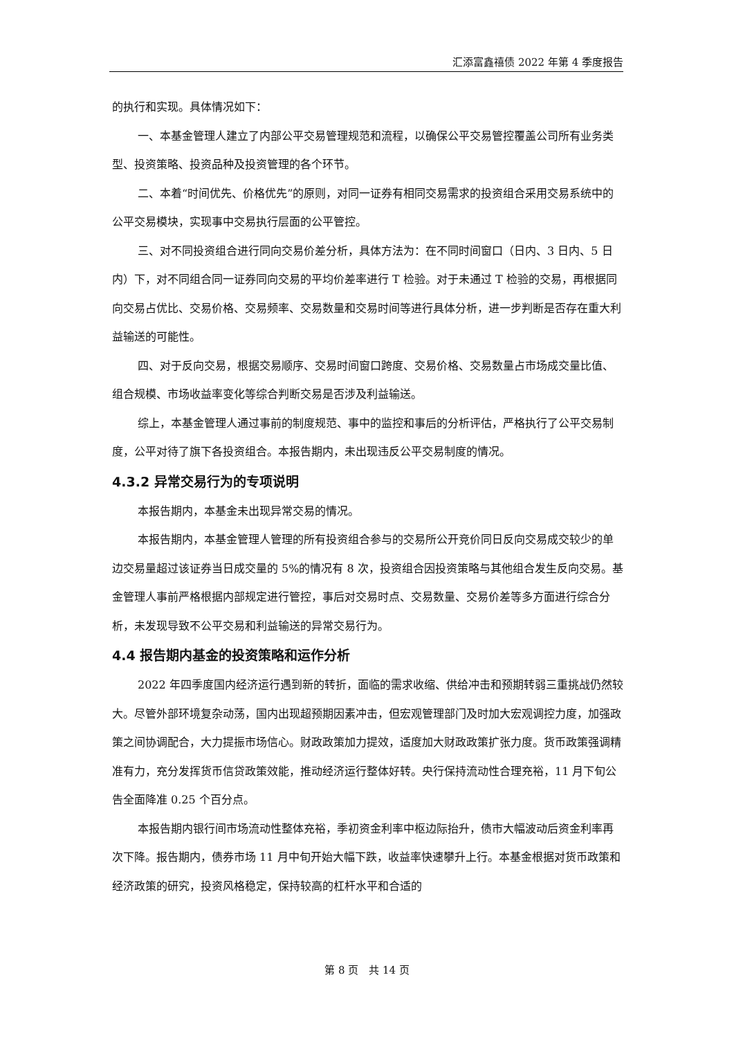汇添富鑫禧债 2022 年第 4 季度报告
的执行和实现。具体情况如下：
一、本基金管理人建立了内部公平交易管理规范和流程，以确保公平交易管控覆盖公司所有业务类型、投资策略、投资品种及投资管理的各个环节。
二、本着“时间优先、价格优先”的原则，对同一证券有相同交易需求的投资组合采用交易系统中的公平交易模块，实现事中交易执行层面的公平管控。
三、对不同投资组合进行同向交易价差分析，具体方法为：在不同时间窗口（日内、3 日内、5 日内）下，对不同组合同一证券同向交易的平均价差率进行 T 检验。对于未通过 T 检验的交易，再根据同向交易占优比、交易价格、交易频率、交易数量和交易时间等进行具体分析，进一步判断是否存在重大利益输送的可能性。
四、对于反向交易，根据交易顺序、交易时间窗口跨度、交易价格、交易数量占市场成交量比值、组合规模、市场收益率变化等综合判断交易是否涉及利益输送。
综上，本基金管理人通过事前的制度规范、事中的监控和事后的分析评估，严格执行了公平交易制度，公平对待了旗下各投资组合。本报告期内，未出现违反公平交易制度的情况。
4.3.2 异常交易行为的专项说明
本报告期内，本基金未出现异常交易的情况。
本报告期内，本基金管理人管理的所有投资组合参与的交易所公开竞价同日反向交易成交较少的单边交易量超过该证券当日成交量的 5%的情况有 8 次，投资组合因投资策略与其他组合发生反向交易。基金管理人事前严格根据内部规定进行管控，事后对交易时点、交易数量、交易价差等多方面进行综合分析，未发现导致不公平交易和利益输送的异常交易行为。
4.4 报告期内基金的投资策略和运作分析
2022 年四季度国内经济运行遇到新的转折，面临的需求收缩、供给冲击和预期转弱三重挑战仍然较大。尽管外部环境复杂动荡，国内出现超预期因素冲击，但宏观管理部门及时加大宏观调控力度，加强政策之间协调配合，大力提振市场信心。财政政策加力提效，适度加大财政政策扩张力度。货币政策强调精准有力，充分发挥货币信贷政策效能，推动经济运行整体好转。央行保持流动性合理充裕，11 月下旬公告全面降准 0.25 个百分点。
本报告期内银行间市场流动性整体充裕，季初资金利率中枢边际抬升，债市大幅波动后资金利率再次下降。报告期内，债券市场 11 月中旬开始大幅下跌，收益率快速攀升上行。本基金根据对货币政策和经济政策的研究，投资风格稳定，保持较高的杠杆水平和合适的
第 8 页　共 14 页